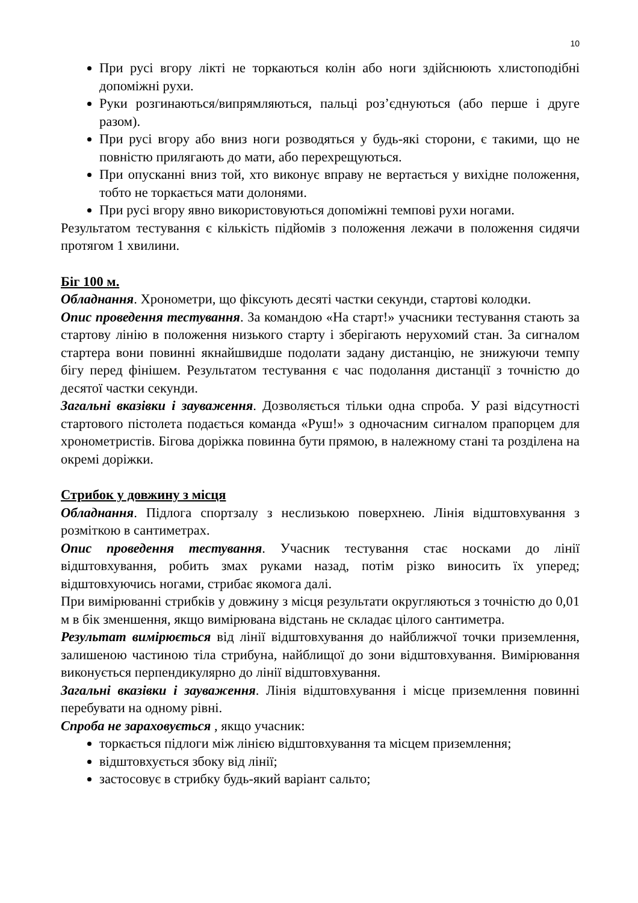10
При русі вгору лікті не торкаються колін або ноги здійснюють хлистоподібні допоміжні рухи.
Руки розгинаються/випрямляються, пальці роз’єднуються (або перше і друге разом).
При русі вгору або вниз ноги розводяться у будь-які сторони, є такими, що не повністю прилягають до мати, або перехрещуються.
При опусканні вниз той, хто виконує вправу не вертається у вихідне положення, тобто не торкається мати долонями.
При русі вгору явно використовуються допоміжні темпові рухи ногами.
Результатом тестування є кількість підйомів з положення лежачи в положення сидячи протягом 1 хвилини.
Біг 100 м.
Обладнання. Хронометри, що фіксують десяті частки секунди, стартові колодки.
Опис проведення тестування. За командою «На старт!» учасники тестування стають за стартову лінію в положення низького старту і зберігають нерухомий стан. За сигналом стартера вони повинні якнайшвидше подолати задану дистанцію, не знижуючи темпу бігу перед фінішем. Результатом тестування є час подолання дистанції з точністю до десятої частки секунди.
Загальні вказівки і зауваження. Дозволяється тільки одна спроба. У разі відсутності стартового пістолета подається команда «Руш!» з одночасним сигналом прапорцем для хронометристів. Бігова доріжка повинна бути прямою, в належному стані та розділена на окремі доріжки.
Стрибок у довжину з місця
Обладнання. Підлога спортзалу з неслизькою поверхнею. Лінія відштовхування з розміткою в сантиметрах.
Опис проведення тестування. Учасник тестування стає носками до лінії відштовхування, робить змах руками назад, потім різко виносить їх уперед; відштовхуючись ногами, стрибає якомога далі.
При вимірюванні стрибків у довжину з місця результати округляються з точністю до 0,01 м в бік зменшення, якщо вимірювана відстань не складає цілого сантиметра.
Результат вимірюється від лінії відштовхування до найближчої точки приземлення, залишеною частиною тіла стрибуна, найблищої до зони відштовхування. Вимірювання виконується перпендикулярно до лінії відштовхування.
Загальні вказівки і зауваження. Лінія відштовхування і місце приземлення повинні перебувати на одному рівні.
Спроба не зараховується , якщо учасник:
торкається підлоги між лінією відштовхування та місцем приземлення;
відштовхується збоку від лінії;
застосовує в стрибку будь-який варіант сальто;